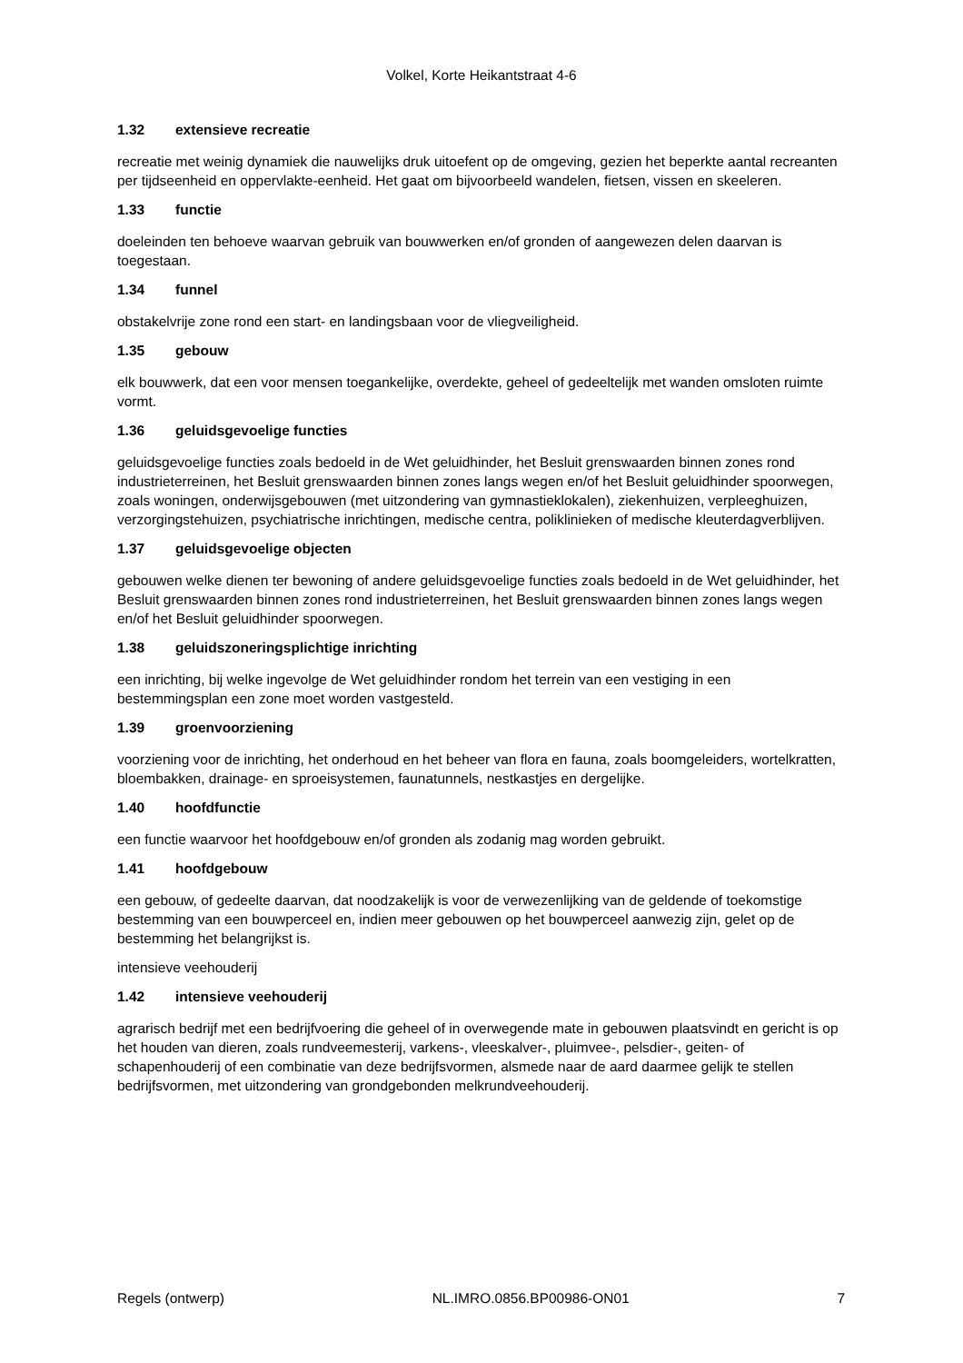Volkel, Korte Heikantstraat 4-6
1.32 extensieve recreatie
recreatie met weinig dynamiek die nauwelijks druk uitoefent op de omgeving, gezien het beperkte aantal recreanten per tijdseenheid en oppervlakte-eenheid. Het gaat om bijvoorbeeld wandelen, fietsen, vissen en skeeleren.
1.33 functie
doeleinden ten behoeve waarvan gebruik van bouwwerken en/of gronden of aangewezen delen daarvan is toegestaan.
1.34 funnel
obstakelvrije zone rond een start- en landingsbaan voor de vliegveiligheid.
1.35 gebouw
elk bouwwerk, dat een voor mensen toegankelijke, overdekte, geheel of gedeeltelijk met wanden omsloten ruimte vormt.
1.36 geluidsgevoelige functies
geluidsgevoelige functies zoals bedoeld in de Wet geluidhinder, het Besluit grenswaarden binnen zones rond industrieterreinen, het Besluit grenswaarden binnen zones langs wegen en/of het Besluit geluidhinder spoorwegen, zoals woningen, onderwijsgebouwen (met uitzondering van gymnastieklokalen), ziekenhuizen, verpleeghuizen, verzorgingstehuizen, psychiatrische inrichtingen, medische centra, poliklinieken of medische kleuterdagverblijven.
1.37 geluidsgevoelige objecten
gebouwen welke dienen ter bewoning of andere geluidsgevoelige functies zoals bedoeld in de Wet geluidhinder, het Besluit grenswaarden binnen zones rond industrieterreinen, het Besluit grenswaarden binnen zones langs wegen en/of het Besluit geluidhinder spoorwegen.
1.38 geluidszoneringsplichtige inrichting
een inrichting, bij welke ingevolge de Wet geluidhinder rondom het terrein van een vestiging in een bestemmingsplan een zone moet worden vastgesteld.
1.39 groenvoorziening
voorziening voor de inrichting, het onderhoud en het beheer van flora en fauna, zoals boomgeleiders, wortelkratten, bloembakken, drainage- en sproeisystemen, faunatunnels, nestkastjes en dergelijke.
1.40 hoofdfunctie
een functie waarvoor het hoofdgebouw en/of gronden als zodanig mag worden gebruikt.
1.41 hoofdgebouw
een gebouw, of gedeelte daarvan, dat noodzakelijk is voor de verwezenlijking van de geldende of toekomstige bestemming van een bouwperceel en, indien meer gebouwen op het bouwperceel aanwezig zijn, gelet op de bestemming het belangrijkst is.
intensieve veehouderij
1.42 intensieve veehouderij
agrarisch bedrijf met een bedrijfvoering die geheel of in overwegende mate in gebouwen plaatsvindt en gericht is op het houden van dieren, zoals rundveemesterij, varkens-, vleeskalver-, pluimvee-, pelsdier-, geiten- of schapenhouderij of een combinatie van deze bedrijfsvormen, alsmede naar de aard daarmee gelijk te stellen bedrijfsvormen, met uitzondering van grondgebonden melkrundveehouderij.
Regels (ontwerp) NL.IMRO.0856.BP00986-ON01 7